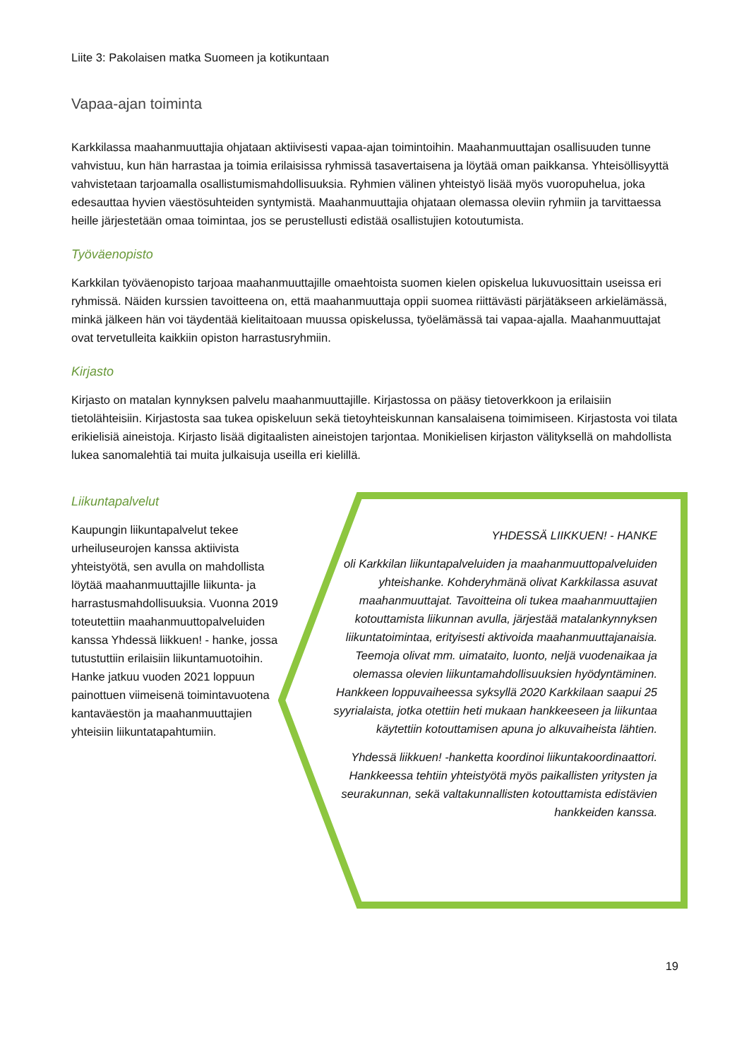Liite 3: Pakolaisen matka Suomeen ja kotikuntaan
Vapaa-ajan toiminta
Karkkilassa maahanmuuttajia ohjataan aktiivisesti vapaa-ajan toimintoihin. Maahanmuuttajan osallisuuden tunne vahvistuu, kun hän harrastaa ja toimia erilaisissa ryhmissä tasavertaisena ja löytää oman paikkansa. Yhteisöllisyyttä vahvistetaan tarjoamalla osallistumismahdollisuuksia. Ryhmien välinen yhteistyö lisää myös vuoropuhelua, joka edesauttaa hyvien väestösuhteiden syntymistä. Maahanmuuttajia ohjataan olemassa oleviin ryhmiin ja tarvittaessa heille järjestetään omaa toimintaa, jos se perustellusti edistää osallistujien kotoutumista.
Työväenopisto
Karkkilan työväenopisto tarjoaa maahanmuuttajille omaehtoista suomen kielen opiskelua lukuvuosittain useissa eri ryhmissä. Näiden kurssien tavoitteena on, että maahanmuuttaja oppii suomea riittävästi pärjätäkseen arkielämässä, minkä jälkeen hän voi täydentää kielitaitoaan muussa opiskelussa, työelämässä tai vapaa-ajalla. Maahanmuuttajat ovat tervetulleita kaikkiin opiston harrastusryhmiin.
Kirjasto
Kirjasto on matalan kynnyksen palvelu maahanmuuttajille. Kirjastossa on pääsy tietoverkkoon ja erilaisiin tietolähteisiin. Kirjastosta saa tukea opiskeluun sekä tietoyhteiskunnan kansalaisena toimimiseen. Kirjastosta voi tilata erikielisiä aineistoja. Kirjasto lisää digitaalisten aineistojen tarjontaa. Monikielisen kirjaston välityksellä on mahdollista lukea sanomalehtiä tai muita julkaisuja useilla eri kielillä.
Liikuntapalvelut
Kaupungin liikuntapalvelut tekee urheiluseurojen kanssa aktiivista yhteistyötä, sen avulla on mahdollista löytää maahanmuuttajille liikunta- ja harrastusmahdollisuuksia. Vuonna 2019 toteutettiin maahanmuuttopalveluiden kanssa Yhdessä liikkuen! - hanke, jossa tutustuttiin erilaisiin liikuntamuotoihin. Hanke jatkuu vuoden 2021 loppuun painottuen viimeisenä toimintavuotena kantaväestön ja maahanmuuttajien yhteisiin liikuntatapahtumiin.
YHDESSÄ LIIKKUEN! - HANKE
oli Karkkilan liikuntapalveluiden ja maahanmuuttopalveluiden yhteishanke. Kohderyhmänä olivat Karkkilassa asuvat maahanmuuttajat. Tavoitteina oli tukea maahanmuuttajien kotouttamista liikunnan avulla, järjestää matalankynnyksen liikuntatoimintaa, erityisesti aktivoida maahanmuuttajanaisia. Teemoja olivat mm. uimataito, luonto, neljä vuodenaikaa ja olemassa olevien liikuntamahdollisuuksien hyödyntäminen. Hankkeen loppuvaiheessa syksyllä 2020 Karkkilaan saapui 25 syyrialaista, jotka otettiin heti mukaan hankkeeseen ja liikuntaa käytettiin kotouttamisen apuna jo alkuvaiheista lähtien.
Yhdessä liikkuen! -hanketta koordinoi liikuntakoordinaattori. Hankkeessa tehtiin yhteistyötä myös paikallisten yritysten ja seurakunnan, sekä valtakunnallisten kotouttamista edistävien hankkeiden kanssa.
19